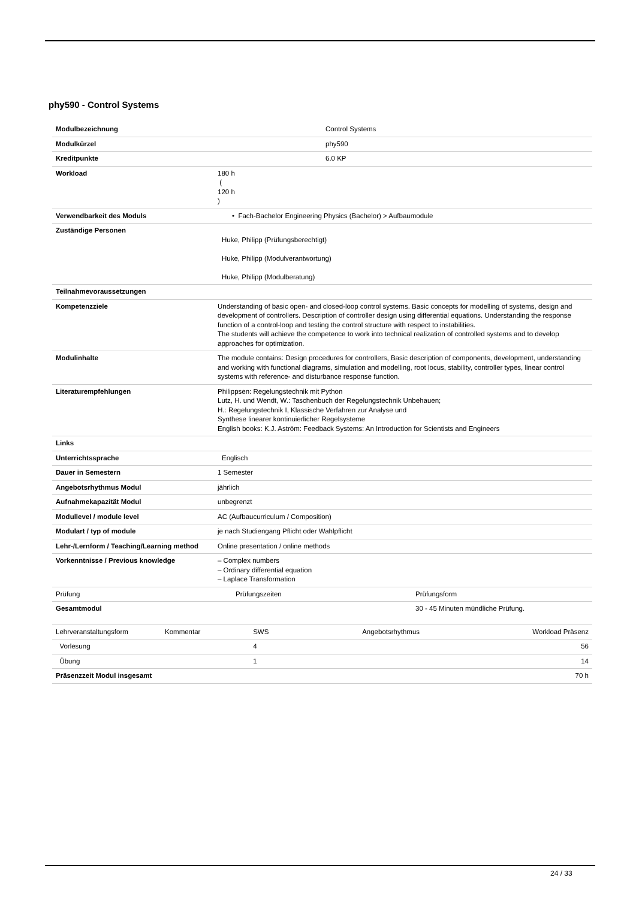phy590 - Control Systems
| Modulbezeichnung | Control Systems |
| Modulkürzel | phy590 |
| Kreditpunkte | 6.0 KP |
| Workload | 180 h ( 120 h ) |
| Verwendbarkeit des Moduls | • Fach-Bachelor Engineering Physics (Bachelor) > Aufbaumodule |
| Zuständige Personen | Huke, Philipp (Prüfungsberechtigt) Huke, Philipp (Modulverantwortung) Huke, Philipp (Modulberatung) |
| Teilnahmevoraussetzungen | |
| Kompetenzziele | Understanding of basic open- and closed-loop control systems. Basic concepts for modelling of systems, design and development of controllers. Description of controller design using differential equations. Understanding the response function of a control-loop and testing the control structure with respect to instabilities. The students will achieve the competence to work into technical realization of controlled systems and to develop approaches for optimization. |
| Modulinhalte | The module contains: Design procedures for controllers, Basic description of components, development, understanding and working with functional diagrams, simulation and modelling, root locus, stability, controller types, linear control systems with reference- and disturbance response function. |
| Literaturempfehlungen | Philippsen: Regelungstechnik mit Python Lutz, H. und Wendt, W.: Taschenbuch der Regelungstechnik Unbehauen; H.: Regelungstechnik I, Klassische Verfahren zur Analyse und Synthese linearer kontinuierlicher Regelsysteme English books: K.J. Aström: Feedback Systems: An Introduction for Scientists and Engineers |
| Links | |
| Unterrichtssprache | Englisch |
| Dauer in Semestern | 1 Semester |
| Angebotsrhythmus Modul | jährlich |
| Aufnahmekapazität Modul | unbegrenzt |
| Modullevel / module level | AC (Aufbaucurriculum / Composition) |
| Modulart / typ of module | je nach Studiengang Pflicht oder Wahlpflicht |
| Lehr-/Lernform / Teaching/Learning method | Online presentation / online methods |
| Vorkenntnisse / Previous knowledge | – Complex numbers – Ordinary differential equation – Laplace Transformation |
| Prüfung | Prüfungszeiten | Prüfungsform |
| Gesamtmodul | | 30 - 45 Minuten mündliche Prüfung. |
| Lehrveranstaltungsform | Kommentar | SWS | Angebotsrhythmus | Workload Präsenz |
| --- | --- | --- | --- | --- |
| Vorlesung | | 4 | | 56 |
| Übung | | 1 | | 14 |
| Präsenzzeit Modul insgesamt | | | | 70 h |
24 / 33